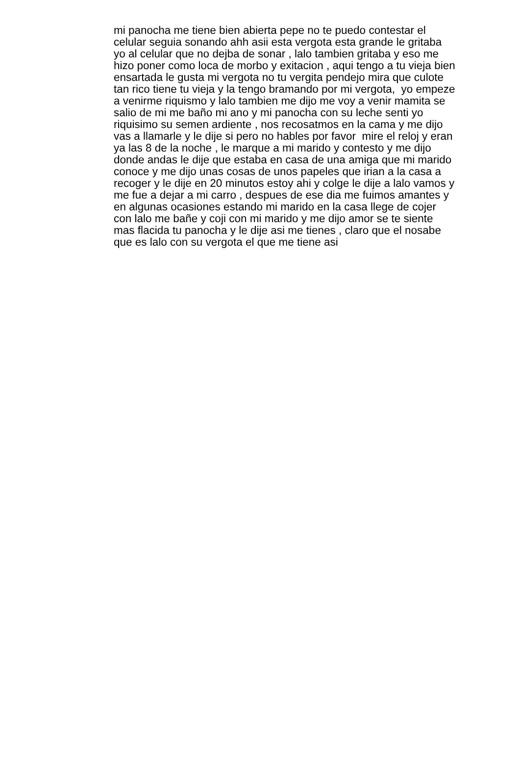mi panocha me tiene bien abierta pepe no te puedo contestar el
celular seguia sonando ahh asii esta vergota esta grande le gritaba
yo al celular que no dejba de sonar , lalo tambien gritaba y eso me
hizo poner como loca de morbo y exitacion , aqui tengo a tu vieja bien
ensartada le gusta mi vergota no tu vergita pendejo mira que culote
tan rico tiene tu vieja y la tengo bramando por mi vergota, yo empeze
a venirme riquismo y lalo tambien me dijo me voy a venir mamita se
salio de mi me baño mi ano y mi panocha con su leche senti yo
riquisimo su semen ardiente , nos recosatmos en la cama y me dijo
vas a llamarle y le dije si pero no hables por favor mire el reloj y eran
ya las 8 de la noche , le marque a mi marido y contesto y me dijo
donde andas le dije que estaba en casa de una amiga que mi marido
conoce y me dijo unas cosas de unos papeles que irian a la casa a
recoger y le dije en 20 minutos estoy ahi y colge le dije a lalo vamos y
me fue a dejar a mi carro , despues de ese dia me fuimos amantes y
en algunas ocasiones estando mi marido en la casa llege de cojer
con lalo me bañe y coji con mi marido y me dijo amor se te siente
mas flacida tu panocha y le dije asi me tienes , claro que el nosabe
que es lalo con su vergota el que me tiene asi